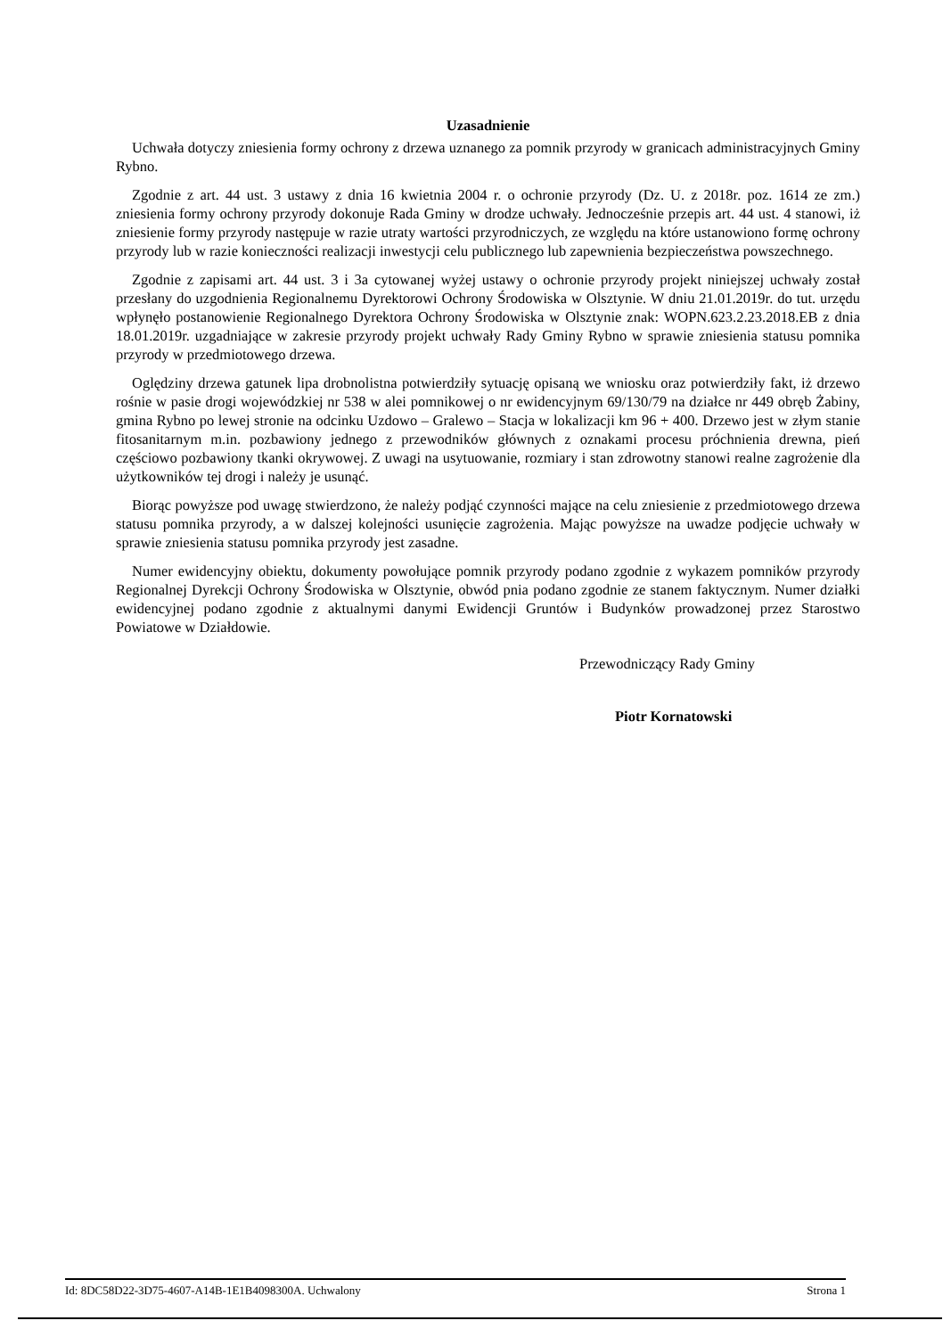Uzasadnienie
Uchwała dotyczy zniesienia formy ochrony z drzewa uznanego za pomnik przyrody w granicach administracyjnych Gminy Rybno.
Zgodnie z art. 44 ust. 3 ustawy z dnia 16 kwietnia 2004 r. o ochronie przyrody (Dz. U. z 2018r. poz. 1614 ze zm.) zniesienia formy ochrony przyrody dokonuje Rada Gminy w drodze uchwały. Jednocześnie przepis art. 44 ust. 4 stanowi, iż zniesienie formy przyrody następuje w razie utraty wartości przyrodniczych, ze względu na które ustanowiono formę ochrony przyrody lub w razie konieczności realizacji inwestycji celu publicznego lub zapewnienia bezpieczeństwa powszechnego.
Zgodnie z zapisami art. 44 ust. 3 i 3a cytowanej wyżej ustawy o ochronie przyrody projekt niniejszej uchwały został przesłany do uzgodnienia Regionalnemu Dyrektorowi Ochrony Środowiska w Olsztynie. W dniu 21.01.2019r. do tut. urzędu wpłynęło postanowienie Regionalnego Dyrektora Ochrony Środowiska w Olsztynie znak: WOPN.623.2.23.2018.EB z dnia 18.01.2019r. uzgadniające w zakresie przyrody projekt uchwały Rady Gminy Rybno w sprawie zniesienia statusu pomnika przyrody w przedmiotowego drzewa.
Oględziny drzewa gatunek lipa drobnolistna potwierdziły sytuację opisaną we wniosku oraz potwierdziły fakt, iż drzewo rośnie w pasie drogi wojewódzkiej nr 538 w alei pomnikowej o nr ewidencyjnym 69/130/79 na działce nr 449 obręb Żabiny, gmina Rybno po lewej stronie na odcinku Uzdowo – Gralewo – Stacja w lokalizacji km 96 + 400. Drzewo jest w złym stanie fitosanitarnym m.in. pozbawiony jednego z przewodników głównych z oznakami procesu próchnienia drewna, pień częściowo pozbawiony tkanki okrywowej. Z uwagi na usytuowanie, rozmiary i stan zdrowotny stanowi realne zagrożenie dla użytkowników tej drogi i należy je usunąć.
Biorąc powyższe pod uwagę stwierdzono, że należy podjąć czynności mające na celu zniesienie z przedmiotowego drzewa statusu pomnika przyrody, a w dalszej kolejności usunięcie zagrożenia. Mając powyższe na uwadze podjęcie uchwały w sprawie zniesienia statusu pomnika przyrody jest zasadne.
Numer ewidencyjny obiektu, dokumenty powołujące pomnik przyrody podano zgodnie z wykazem pomników przyrody Regionalnej Dyrekcji Ochrony Środowiska w Olsztynie, obwód pnia podano zgodnie ze stanem faktycznym. Numer działki ewidencyjnej podano zgodnie z aktualnymi danymi Ewidencji Gruntów i Budynków prowadzonej przez Starostwo Powiatowe w Działdowie.
Przewodniczący Rady Gminy
Piotr Kornatowski
Id: 8DC58D22-3D75-4607-A14B-1E1B4098300A. Uchwalony Strona 1